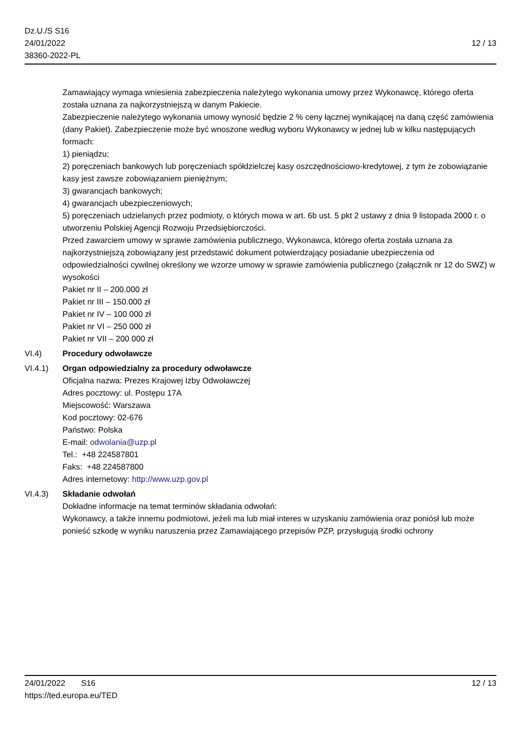Dz.U./S S16
24/01/2022
38360-2022-PL
12 / 13
Zamawiający wymaga wniesienia zabezpieczenia należytego wykonania umowy przez Wykonawcę, którego oferta została uznana za najkorzystniejszą w danym Pakiecie.
Zabezpieczenie należytego wykonania umowy wynosić będzie 2 % ceny łącznej wynikającej na daną część zamówienia (dany Pakiet). Zabezpieczenie może być wnoszone według wyboru Wykonawcy w jednej lub w kilku następujących formach:
1) pieniądzu;
2) poręczeniach bankowych lub poręczeniach spółdzielczej kasy oszczędnościowo-kredytowej, z tym że zobowiązanie kasy jest zawsze zobowiązaniem pieniężnym;
3) gwarancjach bankowych;
4) gwarancjach ubezpieczeniowych;
5) poręczeniach udzielanych przez podmioty, o których mowa w art. 6b ust. 5 pkt 2 ustawy z dnia 9 listopada 2000 r. o utworzeniu Polskiej Agencji Rozwoju Przedsiębiorczości.
Przed zawarciem umowy w sprawie zamówienia publicznego, Wykonawca, którego oferta została uznana za najkorzystniejszą zobowiązany jest przedstawić dokument potwierdzający posiadanie ubezpieczenia od odpowiedzialności cywilnej określony we wzorze umowy w sprawie zamówienia publicznego (załącznik nr 12 do SWZ) w wysokości
Pakiet nr II – 200.000 zł
Pakiet nr III – 150.000 zł
Pakiet nr IV – 100 000 zł
Pakiet nr VI – 250 000 zł
Pakiet nr VII – 200 000 zł
VI.4) Procedury odwoławcze
VI.4.1) Organ odpowiedzialny za procedury odwoławcze
Oficjalna nazwa: Prezes Krajowej Izby Odwoławczej
Adres pocztowy: ul. Postępu 17A
Miejscowość: Warszawa
Kod pocztowy: 02-676
Państwo: Polska
E-mail: odwolania@uzp.pl
Tel.: +48 224587801
Faks: +48 224587800
Adres internetowy: http://www.uzp.gov.pl
VI.4.3) Składanie odwołań
Dokładne informacje na temat terminów składania odwołań:
Wykonawcy, a także innemu podmiotowi, jeżeli ma lub miał interes w uzyskaniu zamówienia oraz poniósł lub może ponieść szkodę w wyniku naruszenia przez Zamawiającego przepisów PZP, przysługują środki ochrony
24/01/2022 S16
https://ted.europa.eu/TED
12 / 13